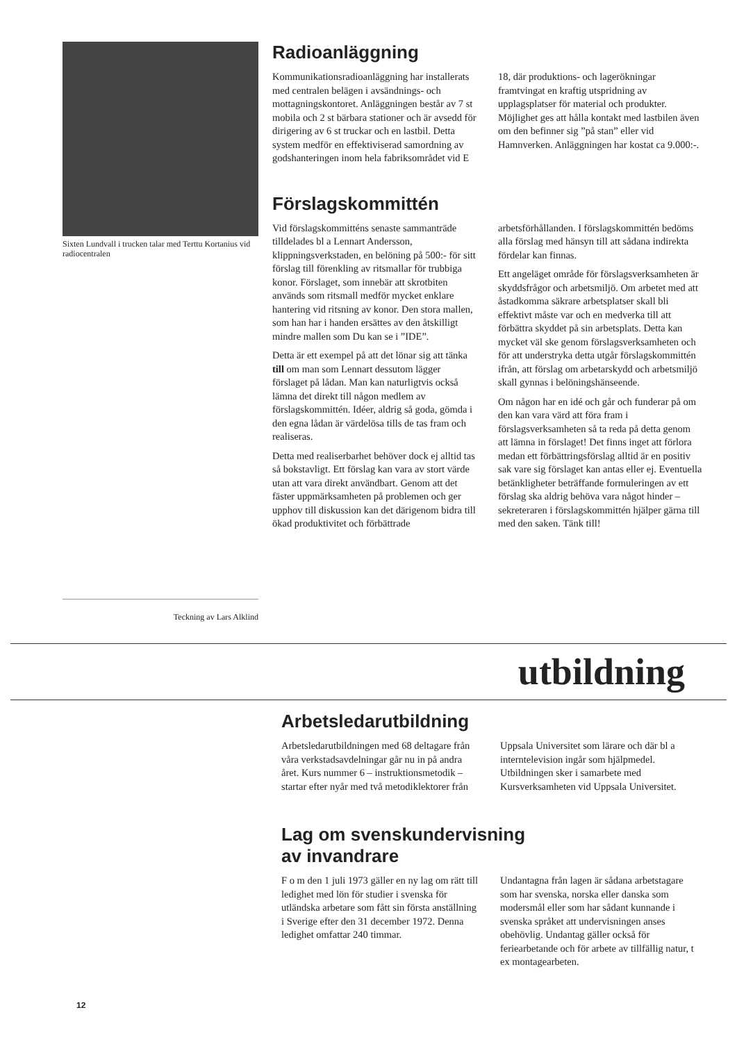Sixten Lundvall i trucken talar med Terttu Kortanius vid radiocentralen
Teckning av Lars Alklind
Radioanläggning
Kommunikationsradioanläggning har installerats med centralen belägen i avsändnings- och mottagningskontoret. Anläggningen består av 7 st mobila och 2 st bärbara stationer och är avsedd för dirigering av 6 st truckar och en lastbil. Detta system medför en effektiviserad samordning av godshanteringen inom hela fabriksområdet vid E 18, där produktions- och lagerökningar framtvingat en kraftig utspridning av upplagsplatser för material och produkter. Möjlighet ges att hålla kontakt med lastbilen även om den befinner sig ”på stan” eller vid Hamnverken. Anläggningen har kostat ca 9.000:-.
Förslagskommittén
Vid förslagskommitténs senaste sammanträde tilldelades bl a Lennart Andersson, klippningsverkstaden, en belöning på 500:- för sitt förslag till förenkling av ritsmallar för trubbiga konor. Förslaget, som innebär att skrotbiten används som ritsmall medför mycket enklare hantering vid ritsning av konor. Den stora mallen, som han har i handen ersättes av den åtskilligt mindre mallen som Du kan se i ”IDE”.
Detta är ett exempel på att det lönar sig att tänka till om man som Lennart dessutom lägger förslaget på lådan. Man kan naturligtvis också lämna det direkt till någon medlem av förslagskommittén. Idéer, aldrig så goda, gömda i den egna lådan är värdelösa tills de tas fram och realiseras.
Detta med realiserbarhet behöver dock ej alltid tas så bokstavligt. Ett förslag kan vara av stort värde utan att vara direkt användbart. Genom att det fäster uppmärksamheten på problemen och ger upphov till diskussion kan det därigenom bidra till ökad produktivitet och förbättrade arbetsförhållanden. I förslagskommittén bedöms alla förslag med hänsyn till att sådana indirekta fördelar kan finnas.
Ett angeläget område för förslagsverksamheten är skyddsfrågor och arbetsmiljö. Om arbetet med att åstadkomma säkrare arbetsplatser skall bli effektivt måste var och en medverka till att förbättra skyddet på sin arbetsplats. Detta kan mycket väl ske genom förslagsverksamheten och för att understryka detta utgår förslagskommittén ifrån, att förslag om arbetarskydd och arbetsmiljö skall gynnas i belöningshänseende.
Om någon har en idé och går och funderar på om den kan vara värd att föra fram i förslagsverksamheten så ta reda på detta genom att lämna in förslaget! Det finns inget att förlora medan ett förbättringsförslag alltid är en positiv sak vare sig förslaget kan antas eller ej. Eventuella betänkligheter beträffande formuleringen av ett förslag ska aldrig behöva vara något hinder – sekreteraren i förslagskommittén hjälper gärna till med den saken. Tänk till!
utbildning
Arbetsledarutbildning
Arbetsledarutbildningen med 68 deltagare från våra verkstadsavdelningar går nu in på andra året. Kurs nummer 6 – instruktionsmetodik – startar efter nyår med två metodiklektorer från Uppsala Universitet som lärare och där bl a interntelevision ingår som hjälpmedel. Utbildningen sker i samarbete med Kursverksamheten vid Uppsala Universitet.
Lag om svenskundervisning
av invandrare
F o m den 1 juli 1973 gäller en ny lag om rätt till ledighet med lön för studier i svenska för utländska arbetare som fått sin första anställning i Sverige efter den 31 december 1972. Denna ledighet omfattar 240 timmar.
Undantagna från lagen är sådana arbetstagare som har svenska, norska eller danska som modersmål eller som har sådant kunnande i svenska språket att undervisningen anses obehövlig. Undantag gäller också för feriearbetande och för arbete av tillfällig natur, t ex montagearbeten.
12